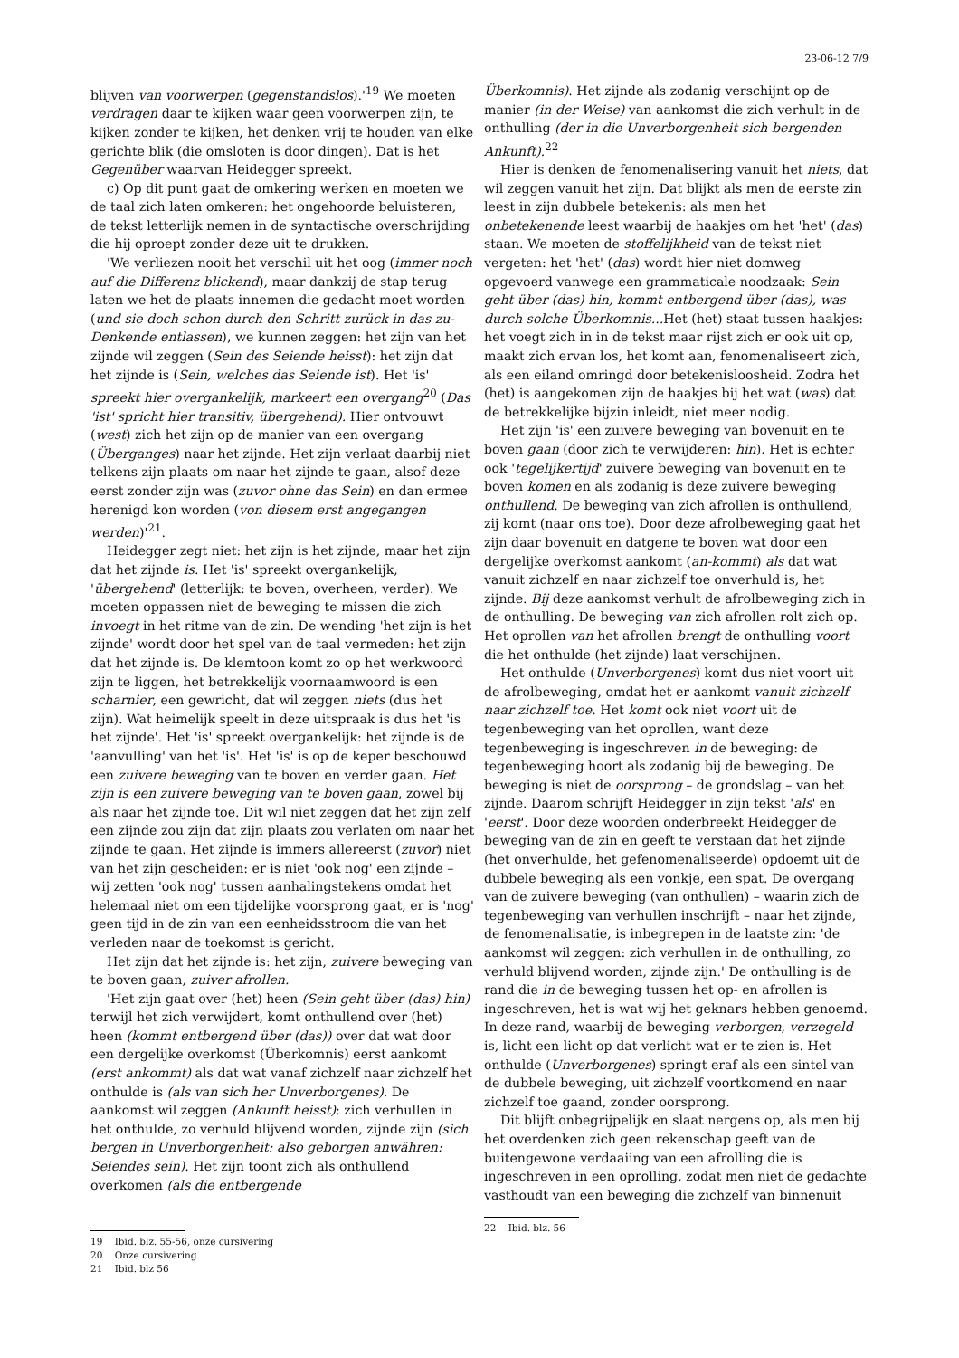23-06-12 7/9
blijven van voorwerpen (gegenstandslos).'<sup>19</sup> We moeten verdragen daar te kijken waar geen voorwerpen zijn, te kijken zonder te kijken, het denken vrij te houden van elke gerichte blik (die omsloten is door dingen). Dat is het Gegenüber waarvan Heidegger spreekt.
c) Op dit punt gaat de omkering werken en moeten we de taal zich laten omkeren: het ongehoorde beluisteren, de tekst letterlijk nemen in de syntactische overschrijding die hij oproept zonder deze uit te drukken.
'We verliezen nooit het verschil uit het oog (immer noch auf die Differenz blickend), maar dankzij de stap terug laten we het de plaats innemen die gedacht moet worden (und sie doch schon durch den Schritt zurück in das zu-Denkende entlassen), we kunnen zeggen: het zijn van het zijnde wil zeggen (Sein des Seiende heisst): het zijn dat het zijnde is (Sein, welches das Seiende ist). Het 'is' spreekt hier overgankelijk, markeert een overgang<sup>20</sup> (Das 'ist' spricht hier transitiv, übergehend). Hier ontvouwt (west) zich het zijn op de manier van een overgang (Überganges) naar het zijnde. Het zijn verlaat daarbij niet telkens zijn plaats om naar het zijnde te gaan, alsof deze eerst zonder zijn was (zuvor ohne das Sein) en dan ermee herenigd kon worden (von diesem erst angegangen werden)'<sup>21</sup>.
Heidegger zegt niet: het zijn is het zijnde, maar het zijn dat het zijnde is. Het 'is' spreekt overgankelijk, 'übergehend' (letterlijk: te boven, overheen, verder). We moeten oppassen niet de beweging te missen die zich invoegt in het ritme van de zin. De wending 'het zijn is het zijnde' wordt door het spel van de taal vermeden: het zijn dat het zijnde is. De klemtoon komt zo op het werkwoord zijn te liggen, het betrekkelijk voornaamwoord is een scharnier, een gewricht, dat wil zeggen niets (dus het zijn). Wat heimelijk speelt in deze uitspraak is dus het 'is het zijnde'. Het 'is' spreekt overgankelijk: het zijnde is de 'aanvulling' van het 'is'. Het 'is' is op de keper beschouwd een zuivere beweging van te boven en verder gaan. Het zijn is een zuivere beweging van te boven gaan, zowel bij als naar het zijnde toe. Dit wil niet zeggen dat het zijn zelf een zijnde zou zijn dat zijn plaats zou verlaten om naar het zijnde te gaan. Het zijnde is immers allereerst (zuvor) niet van het zijn gescheiden: er is niet 'ook nog' een zijnde – wij zetten 'ook nog' tussen aanhalingstekens omdat het helemaal niet om een tijdelijke voorsprong gaat, er is 'nog' geen tijd in de zin van een eenheidsstroom die van het verleden naar de toekomst is gericht.
Het zijn dat het zijnde is: het zijn, zuivere beweging van te boven gaan, zuiver afrollen.
'Het zijn gaat over (het) heen (Sein geht über (das) hin) terwijl het zich verwijdert, komt onthullend over (het) heen (kommt entbergend über (das)) over dat wat door een dergelijke overkomst (Überkomnis) eerst aankomt (erst ankommt) als dat wat vanaf zichzelf naar zichzelf het onthulde is (als van sich her Unverborgenes). De aankomst wil zeggen (Ankunft heisst): zich verhullen in het onthulde, zo verhuld blijvend worden, zijnde zijn (sich bergen in Unverborgenheit: also geborgen anwähren: Seiendes sein). Het zijn toont zich als onthullend overkomen (als die entbergende
19 Ibid. blz. 55-56, onze cursivering
20 Onze cursivering
21 Ibid. blz 56
Überkomnis). Het zijnde als zodanig verschijnt op de manier (in der Weise) van aankomst die zich verhult in de onthulling (der in die Unverborgenheit sich bergenden Ankunft).<sup>22</sup>
Hier is denken de fenomenalisering vanuit het niets, dat wil zeggen vanuit het zijn. Dat blijkt als men de eerste zin leest in zijn dubbele betekenis: als men het onbetekenende leest waarbij de haakjes om het 'het' (das) staan. We moeten de stoffelijkheid van de tekst niet vergeten: het 'het' (das) wordt hier niet domweg opgevoerd vanwege een grammaticale noodzaak: Sein geht über (das) hin, kommt entbergend über (das), was durch solche Überkomnis... Het (het) staat tussen haakjes: het voegt zich in in de tekst maar rijst zich er ook uit op, maakt zich ervan los, het komt aan, fenomenaliseert zich, als een eiland omringd door betekenisloosheid. Zodra het (het) is aangekomen zijn de haakjes bij het wat (was) dat de betrekkelijke bijzin inleidt, niet meer nodig.
Het zijn 'is' een zuivere beweging van bovenuit en te boven gaan (door zich te verwijderen: hin). Het is echter ook 'tegelijkertijd' zuivere beweging van bovenuit en te boven komen en als zodanig is deze zuivere beweging onthullend. De beweging van zich afrollen is onthullend, zij komt (naar ons toe). Door deze afrolbeweging gaat het zijn daar bovenuit en datgene te boven wat door een dergelijke overkomst aankomt (an-kommt) als dat wat vanuit zichzelf en naar zichzelf toe onverhuld is, het zijnde. Bij deze aankomst verhult de afrolbeweging zich in de onthulling. De beweging van zich afrollen rolt zich op. Het oprollen van het afrollen brengt de onthulling voort die het onthulde (het zijnde) laat verschijnen.
Het onthulde (Unverborgenes) komt dus niet voort uit de afrolbeweging, omdat het er aankomt vanuit zichzelf naar zichzelf toe. Het komt ook niet voort uit de tegenbeweging van het oprollen, want deze tegenbeweging is ingeschreven in de beweging: de tegenbeweging hoort als zodanig bij de beweging. De beweging is niet de oorsprong – de grondslag – van het zijnde. Daarom schrijft Heidegger in zijn tekst 'als' en 'eerst'. Door deze woorden onderbreekt Heidegger de beweging van de zin en geeft te verstaan dat het zijnde (het onverhulde, het gefenomenaliseerde) opdoemt uit de dubbele beweging als een vonkje, een spat. De overgang van de zuivere beweging (van onthullen) – waarin zich de tegenbeweging van verhullen inschrijft – naar het zijnde, de fenomenalisatie, is inbegrepen in de laatste zin: 'de aankomst wil zeggen: zich verhullen in de onthulling, zo verhuld blijvend worden, zijnde zijn.' De onthulling is de rand die in de beweging tussen het op- en afrollen is ingeschreven, het is wat wij het geknars hebben genoemd. In deze rand, waarbij de beweging verborgen, verzegeld is, licht een licht op dat verlicht wat er te zien is. Het onthulde (Unverborgenes) springt eraf als een sintel van de dubbele beweging, uit zichzelf voortkomend en naar zichzelf toe gaand, zonder oorsprong.
Dit blijft onbegrijpelijk en slaat nergens op, als men bij het overdenken zich geen rekenschap geeft van de buitengewone verdaaiing van een afrolling die is ingeschreven in een oprolling, zodat men niet de gedachte vasthoudt van een beweging die zichzelf van binnenuit
22 Ibid. blz. 56